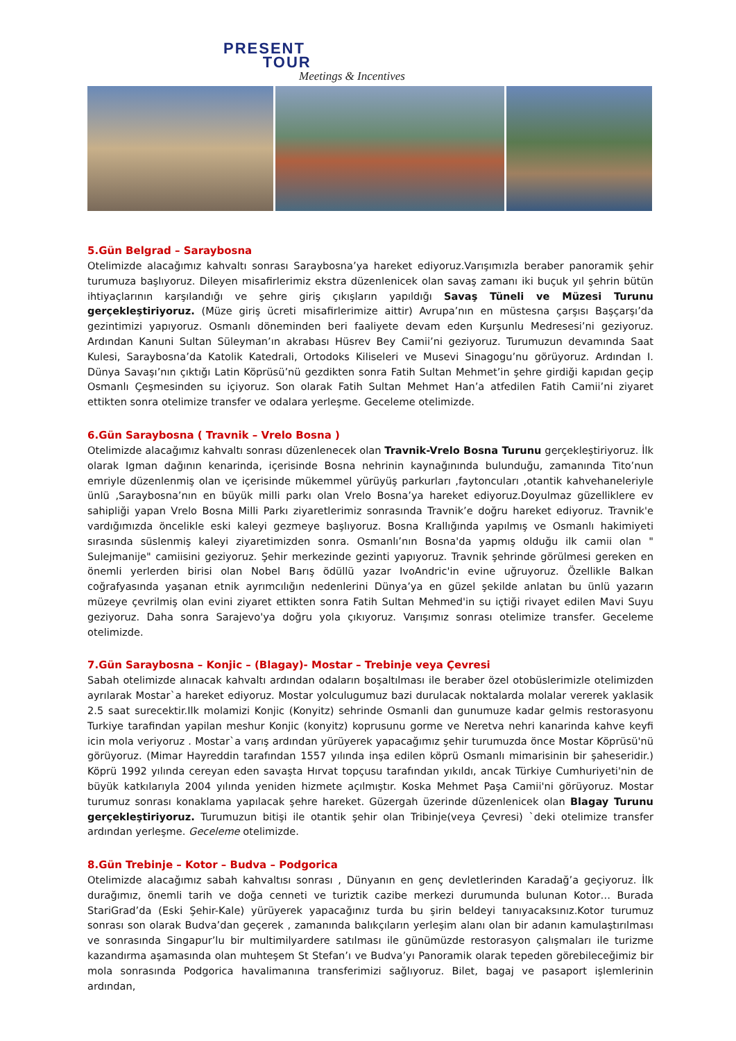PRESENT
TOUR
Meetings & Incentives
5.Gün Belgrad – Saraybosna
Otelimizde alacağımız kahvaltı sonrası Saraybosna’ya hareket ediyoruz.Varışımızla beraber panoramik şehir turumuza başlıyoruz. Dileyen misafirlerimiz ekstra düzenlenicek olan savaş zamanı iki buçuk yıl şehrin bütün ihtiyaçlarının karşılandığı ve şehre giriş çıkışların yapıldığı Savaş Tüneli ve Müzesi Turunu gerçekleştiriyoruz. (Müze giriş ücreti misafirlerimize aittir) Avrupa’nın en müstesna çarşısı Başçarşı’da gezintimizi yapıyoruz. Osmanlı döneminden beri faaliyete devam eden Kurşunlu Medresesi’ni geziyoruz. Ardından Kanuni Sultan Süleyman’ın akrabası Hüsrev Bey Camii’ni geziyoruz. Turumuzun devamında Saat Kulesi, Saraybosna’da Katolik Katedrali, Ortodoks Kiliseleri ve Musevi Sinagogu’nu görüyoruz. Ardından I. Dünya Savaşı’nın çıktığı Latin Köprüsü’nü gezdikten sonra Fatih Sultan Mehmet’in şehre girdiği kapıdan geçip Osmanlı Çeşmesinden su içiyoruz. Son olarak Fatih Sultan Mehmet Han’a atfedilen Fatih Camii’ni ziyaret ettikten sonra otelimize transfer ve odalara yerleşme. Geceleme otelimizde.
6.Gün Saraybosna ( Travnik – Vrelo Bosna )
Otelimizde alacağımız kahvaltı sonrası düzenlenecek olan Travnik-Vrelo Bosna Turunu gerçekleştiriyoruz. İlk olarak Igman dağının kenarinda, içerisinde Bosna nehrinin kaynağınında bulunduğu, zamanında Tito’nun emriyle düzenlenmiş olan ve içerisinde mükemmel yürüyüş parkurları ,faytoncuları ,otantik kahvehaneleriyle ünlü ,Saraybosna’nın en büyük milli parkı olan Vrelo Bosna’ya hareket ediyoruz.Doyulmaz güzelliklere ev sahipliği yapan Vrelo Bosna Milli Parkı ziyaretlerimiz sonrasında Travnik’e doğru hareket ediyoruz. Travnik'e vardığımızda öncelikle eski kaleyi gezmeye başlıyoruz. Bosna Krallığında yapılmış ve Osmanlı hakimiyeti sırasında süslenmiş kaleyi ziyaretimizden sonra. Osmanlı’nın Bosna'da yapmış olduğu ilk camii olan " Sulejmanije" camiisini geziyoruz. Şehir merkezinde gezinti yapıyoruz. Travnik şehrinde görülmesi gereken en önemli yerlerden birisi olan Nobel Barış ödüllü yazar IvoAndric'in evine uğruyoruz. Özellikle Balkan coğrafyasında yaşanan etnik ayrımcılığın nedenlerini Dünya’ya en güzel şekilde anlatan bu ünlü yazarın müzeye çevrilmiş olan evini ziyaret ettikten sonra Fatih Sultan Mehmed'in su içtiği rivayet edilen Mavi Suyu geziyoruz. Daha sonra Sarajevo'ya doğru yola çıkıyoruz. Varışımız sonrası otelimize transfer. Geceleme otelimizde.
7.Gün Saraybosna – Konjic – (Blagay)- Mostar – Trebinje veya Çevresi
Sabah otelimizde alınacak kahvaltı ardından odaların boşaltılması ile beraber özel otobüslerimizle otelimizden ayrılarak Mostar`a hareket ediyoruz. Mostar yolculugumuz bazi durulacak noktalarda molalar vererek yaklasik 2.5 saat surecektir.Ilk molamizi Konjic (Konyitz) sehrinde Osmanli dan gunumuze kadar gelmis restorasyonu Turkiye tarafindan yapilan meshur Konjic (konyitz) koprusunu gorme ve Neretva nehri kanarinda kahve keyfi icin mola veriyoruz . Mostar`a varış ardından yürüyerek yapacağımız şehir turumuzda önce Mostar Köprüsü'nü görüyoruz. (Mimar Hayreddin tarafından 1557 yılında inşa edilen köprü Osmanlı mimarisinin bir şaheseridir.) Köprü 1992 yılında cereyan eden savaşta Hırvat topçusu tarafından yıkıldı, ancak Türkiye Cumhuriyeti'nin de büyük katkılarıyla 2004 yılında yeniden hizmete açılmıştır. Koska Mehmet Paşa Camii'ni görüyoruz. Mostar turumuz sonrası konaklama yapılacak şehre hareket. Güzergah üzerinde düzenlenicek olan Blagay Turunu gerçekleştiriyoruz. Turumuzun bitişi ile otantik şehir olan Tribinje(veya Çevresi) `deki otelimize transfer ardından yerleşme. Geceleme otelimizde.
8.Gün Trebinje – Kotor – Budva – Podgorica
Otelimizde alacağımız sabah kahvaltısı sonrası , Dünyanın en genç devletlerinden Karadağ’a geçiyoruz. İlk durağımız, önemli tarih ve doğa cenneti ve turiztik cazibe merkezi durumunda bulunan Kotor… Burada StariGrad’da (Eski Şehir-Kale) yürüyerek yapacağınız turda bu şirin beldeyi tanıyacaksınız.Kotor turumuz sonrası son olarak Budva’dan geçerek , zamanında balıkçıların yerleşim alanı olan bir adanın kamulaştırılması ve sonrasında Singapur’lu bir multimilyardere satılması ile günümüzde restorasyon çalışmaları ile turizme kazandırma aşamasında olan muhteşem St Stefan’ı ve Budva’yı Panoramik olarak tepeden görebileceğimiz bir mola sonrasında Podgorica havalimanına transferimizi sağlıyoruz. Bilet, bagaj ve pasaport işlemlerinin ardından,